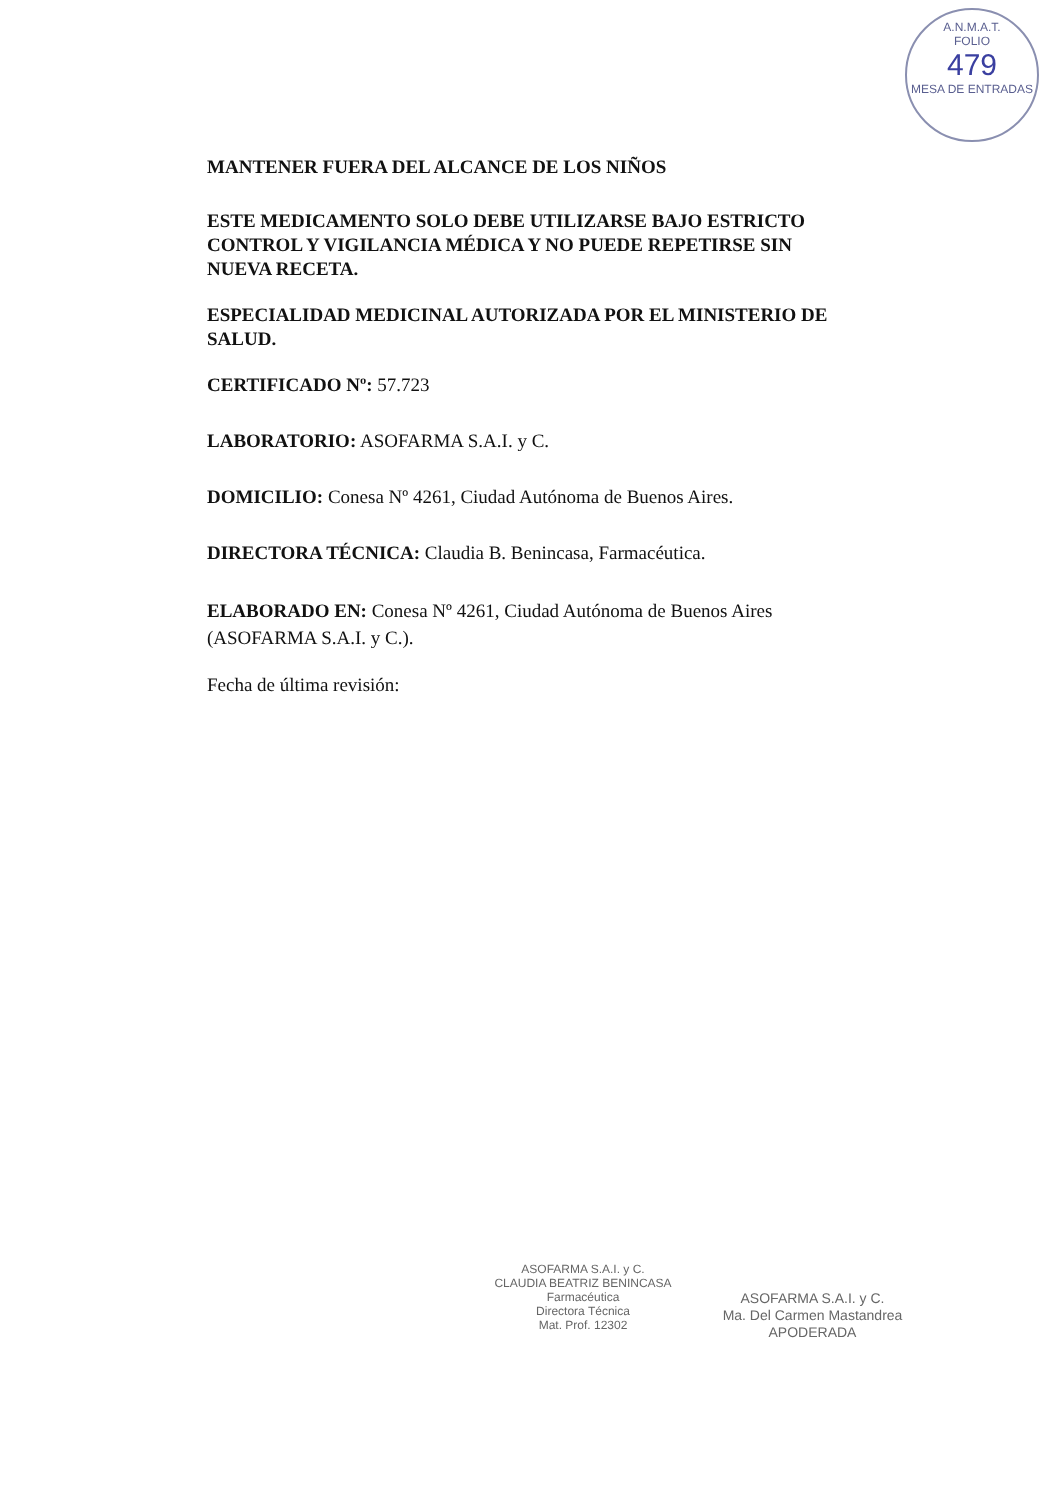A.N.M.A.T.
FOLIO
479
MESA DE ENTRADAS
MANTENER FUERA DEL ALCANCE DE LOS NIÑOS
ESTE MEDICAMENTO SOLO DEBE UTILIZARSE BAJO ESTRICTO CONTROL Y VIGILANCIA MÉDICA Y NO PUEDE REPETIRSE SIN NUEVA RECETA.
ESPECIALIDAD MEDICINAL AUTORIZADA POR EL MINISTERIO DE SALUD.
CERTIFICADO Nº: 57.723
LABORATORIO: ASOFARMA S.A.I. y C.
DOMICILIO: Conesa Nº 4261, Ciudad Autónoma de Buenos Aires.
DIRECTORA TÉCNICA: Claudia B. Benincasa, Farmacéutica.
ELABORADO EN: Conesa Nº 4261, Ciudad Autónoma de Buenos Aires (ASOFARMA S.A.I. y C.).
Fecha de última revisión:
ASOFARMA S.A.I. y C.
CLAUDIA BEATRIZ BENINCASA
Farmacéutica
Directora Técnica
Mat. Prof. 12302
ASOFARMA S.A.I. y C.
Ma. Del Carmen Mastandrea
APODERADA